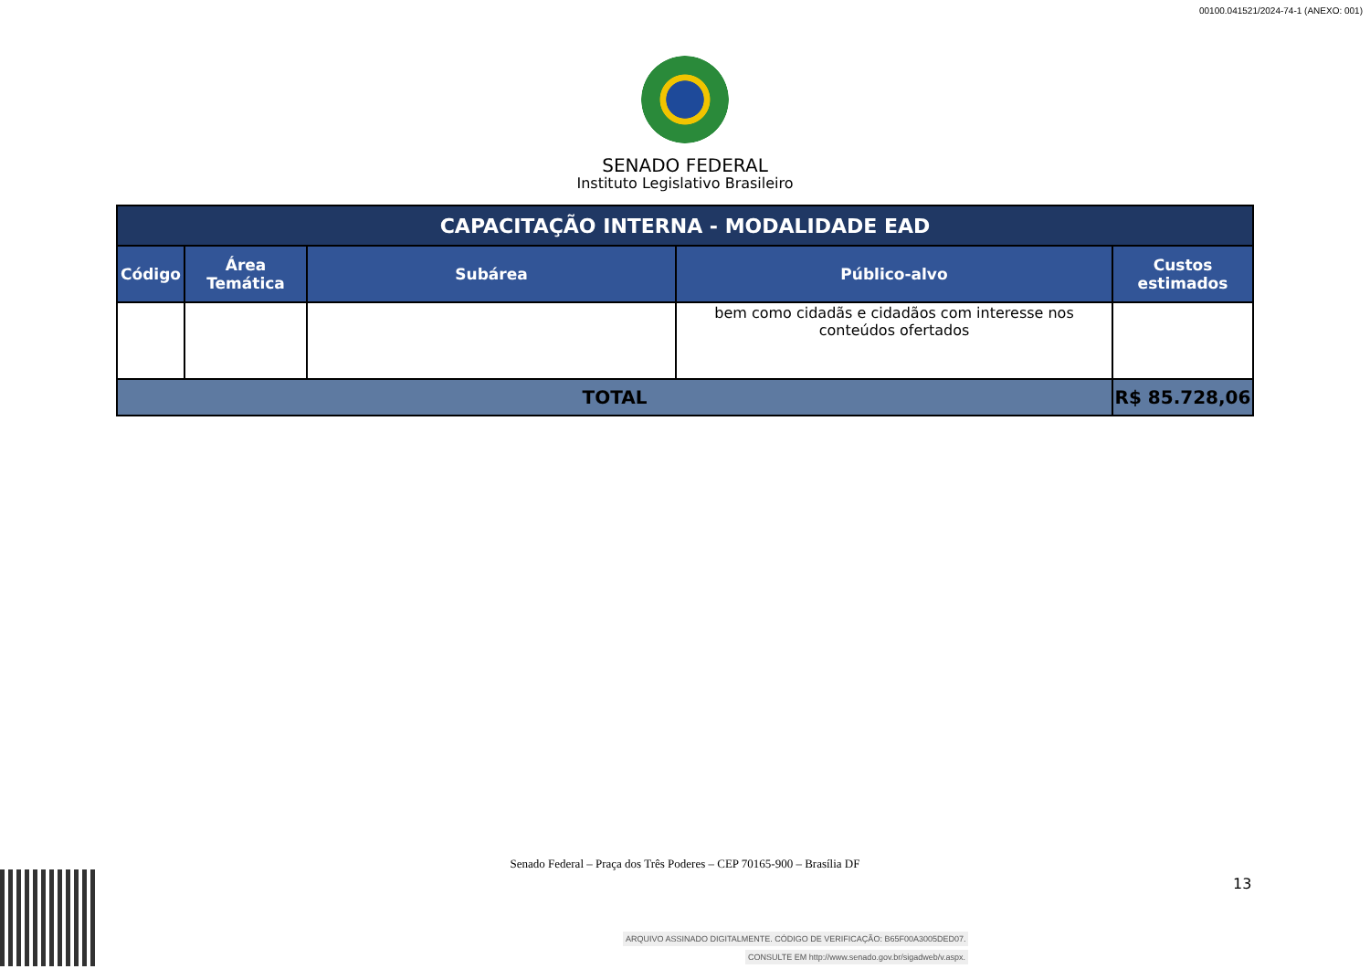00100.041521/2024-74-1 (ANEXO: 001)
SENADO FEDERAL
Instituto Legislativo Brasileiro
| CAPACITAÇÃO INTERNA - MODALIDADE EAD | | | | |
| --- | --- | --- | --- | --- |
| Código | Área Temática | Subárea | Público-alvo | Custos estimados |
| | | | bem como cidadãs e cidadãos com interesse nos conteúdos ofertados | |
| TOTAL | | | | R$ 85.728,06 |
Senado Federal – Praça dos Três Poderes – CEP 70165-900 – Brasília DF
13
ARQUIVO ASSINADO DIGITALMENTE. CÓDIGO DE VERIFICAÇÃO: B65F00A3005DED07.
CONSULTE EM http://www.senado.gov.br/sigadweb/v.aspx.